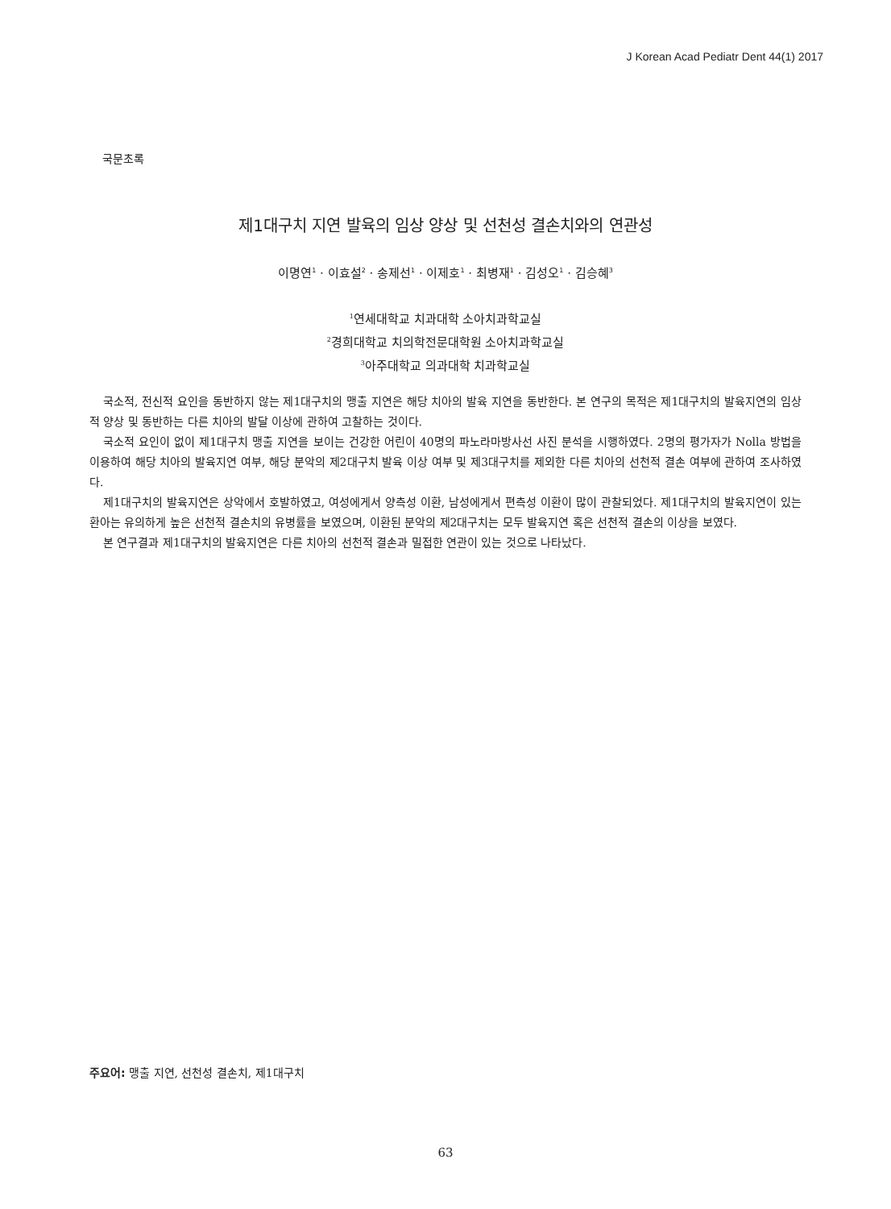J Korean Acad Pediatr Dent 44(1) 2017
국문초록
제1대구치 지연 발육의 임상 양상 및 선천성 결손치와의 연관성
이명연<sup>1</sup> · 이효설<sup>2</sup> · 송제선<sup>1</sup> · 이제호<sup>1</sup> · 최병재<sup>1</sup> · 김성오<sup>1</sup> · 김승혜<sup>3</sup>
<sup>1</sup> 연세대학교 치과대학 소아치과학교실
<sup>2</sup> 경희대학교 치의학전문대학원 소아치과학교실
<sup>3</sup> 아주대학교 의과대학 치과학교실
국소적, 전신적 요인을 동반하지 않는 제1대구치의 맹출 지연은 해당 치아의 발육 지연을 동반한다. 본 연구의 목적은 제1대구치의 발육지연의 임상적 양상 및 동반하는 다른 치아의 발달 이상에 관하여 고찰하는 것이다.
국소적 요인이 없이 제1대구치 맹출 지연을 보이는 건강한 어린이 40명의 파노라마방사선 사진 분석을 시행하였다. 2명의 평가자가 Nolla 방법을 이용하여 해당 치아의 발육지연 여부, 해당 분악의 제2대구치 발육 이상 여부 및 제3대구치를 제외한 다른 치아의 선천적 결손 여부에 관하여 조사하였다.
제1대구치의 발육지연은 상악에서 호발하였고, 여성에게서 양측성 이환, 남성에게서 편측성 이환이 많이 관찰되었다. 제1대구치의 발육지연이 있는 환아는 유의하게 높은 선천적 결손치의 유병률을 보였으며, 이환된 분악의 제2대구치는 모두 발육지연 혹은 선천적 결손의 이상을 보였다.
본 연구결과 제1대구치의 발육지연은 다른 치아의 선천적 결손과 밀접한 연관이 있는 것으로 나타났다.
주요어: 맹출 지연, 선천성 결손치, 제1대구치
63